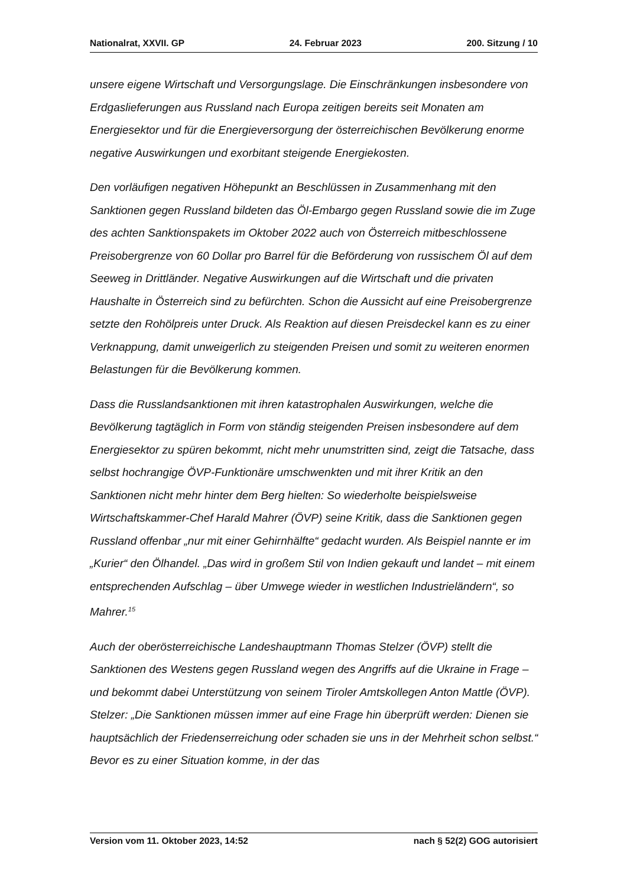Nationalrat, XXVII. GP 24. Februar 2023 200. Sitzung / 10
unsere eigene Wirtschaft und Versorgungslage. Die Einschränkungen insbesondere von Erdgaslieferungen aus Russland nach Europa zeitigen bereits seit Monaten am Energiesektor und für die Energieversorgung der österreichischen Bevölkerung enorme negative Auswirkungen und exorbitant steigende Energiekosten.
Den vorläufigen negativen Höhepunkt an Beschlüssen in Zusammenhang mit den Sanktionen gegen Russland bildeten das Öl-Embargo gegen Russland sowie die im Zuge des achten Sanktionspakets im Oktober 2022 auch von Österreich mit­beschlossene Preisobergrenze von 60 Dollar pro Barrel für die Beförderung von russischem Öl auf dem Seeweg in Drittländer. Negative Auswirkungen auf die Wirtschaft und die privaten Haushalte in Österreich sind zu befürchten. Schon die Aussicht auf eine Preisobergrenze setzte den Rohölpreis unter Druck. Als Reaktion auf diesen Preisdeckel kann es zu einer Verknappung, damit unweigerlich zu steigenden Preisen und somit zu weiteren enormen Belastungen für die Bevölkerung kommen.
Dass die Russlandsanktionen mit ihren katastrophalen Auswirkungen, welche die Bevölkerung tagtäglich in Form von ständig steigenden Preisen insbesondere auf dem Energiesektor zu spüren bekommt, nicht mehr unumstritten sind, zeigt die Tatsa­che, dass selbst hochrangige ÖVP-Funktionäre umschwenkten und mit ihrer Kritik an den Sanktionen nicht mehr hinter dem Berg hielten: So wiederholte beispiels­weise Wirtschaftskammer-Chef Harald Mahrer (ÖVP) seine Kritik, dass die Sank­tionen gegen Russland offenbar „nur mit einer Gehirnhälfte“ gedacht wur­den. Als Beispiel nannte er im „Kurier“ den Ölhandel. „Das wird in großem Stil von Indien gekauft und landet – mit einem entsprechenden Aufschlag – über Umwege wieder in westlichen Industrieländern“, so Mahrer.<sup>15</sup>
Auch der oberösterreichische Landeshauptmann Thomas Stelzer (ÖVP) stellt die Sanktionen des Westens gegen Russland wegen des Angriffs auf die Ukraine in Frage – und bekommt dabei Unterstützung von seinem Tiroler Amtskollegen Anton Mattle (ÖVP). Stelzer: „Die Sanktionen müssen immer auf eine Frage hin über­prüft werden: Dienen sie hauptsächlich der Friedenserreichung oder schaden sie uns in der Mehrheit schon selbst.“ Bevor es zu einer Situation komme, in der das
Version vom 11. Oktober 2023, 14:52 nach § 52(2) GOG autorisiert